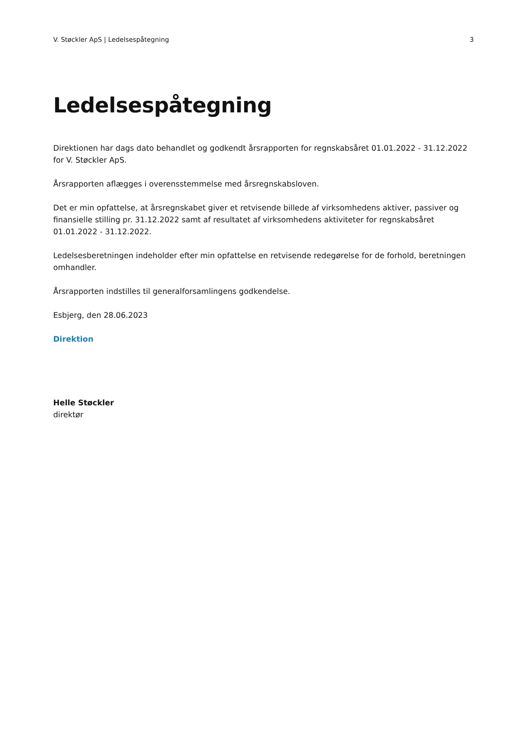V. Støckler ApS | Ledelsespåtegning 3
Ledelsespåtegning
Direktionen har dags dato behandlet og godkendt årsrapporten for regnskabsåret 01.01.2022 - 31.12.2022 for V. Støckler ApS.
Årsrapporten aflægges i overensstemmelse med årsregnskabsloven.
Det er min opfattelse, at årsregnskabet giver et retvisende billede af virksomhedens aktiver, passiver og finansielle stilling pr. 31.12.2022 samt af resultatet af virksomhedens aktiviteter for regnskabsåret 01.01.2022 - 31.12.2022.
Ledelsesberetningen indeholder efter min opfattelse en retvisende redegørelse for de forhold, beretningen omhandler.
Årsrapporten indstilles til generalforsamlingens godkendelse.
Esbjerg, den 28.06.2023
Direktion
Helle Støckler
direktør